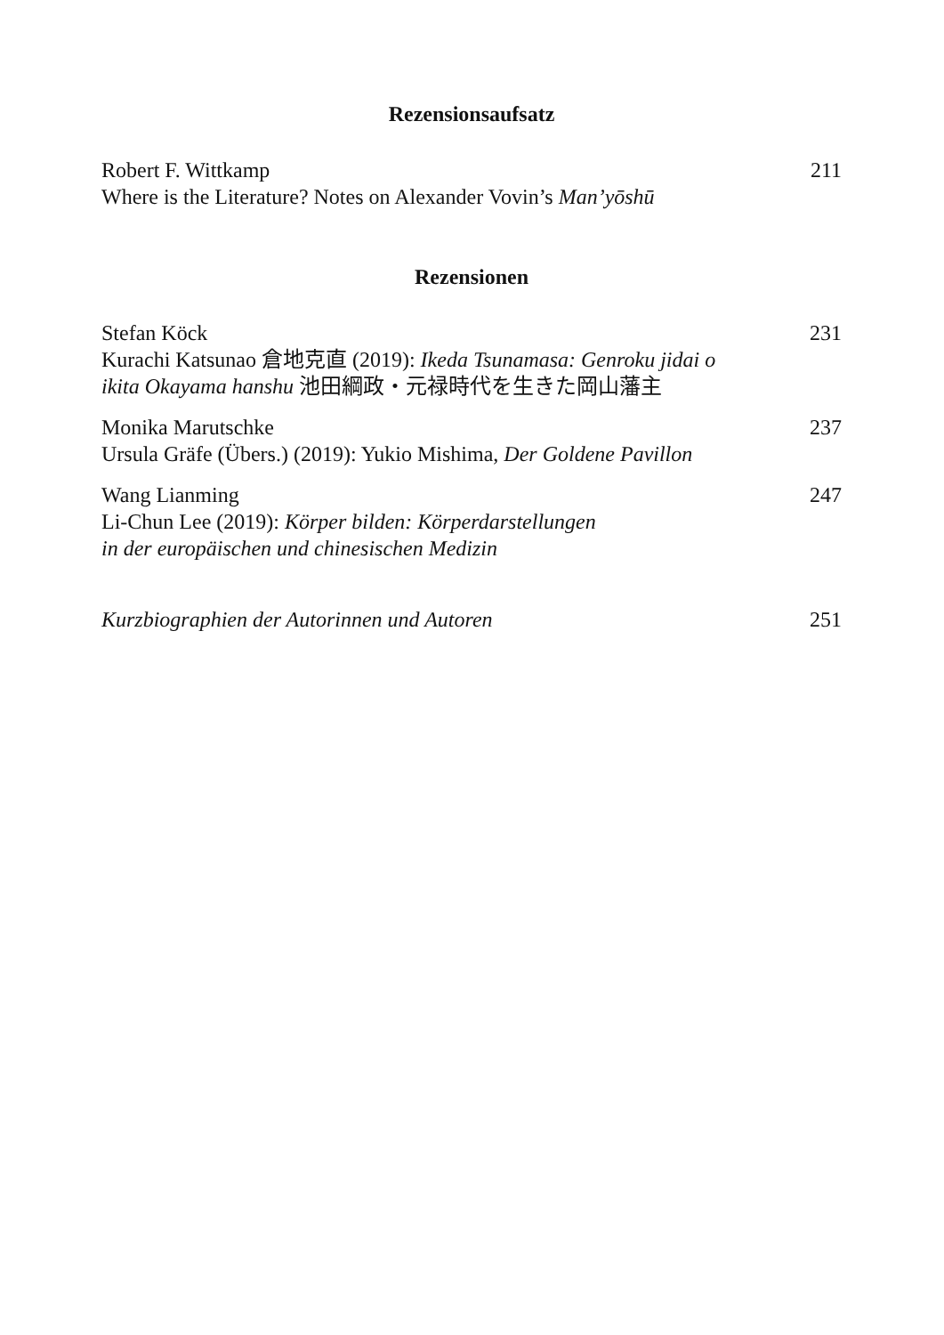Rezensionsaufsatz
Robert F. Wittkamp
Where is the Literature? Notes on Alexander Vovin’s Man’yōshū
211
Rezensionen
Stefan Köck
Kurachi Katsunao 倉地克直 (2019): Ikeda Tsunamasa: Genroku jidai o
ikita Okayama hanshu 池田綱政・元禄時代を生きた岡山藩主
231
Monika Marutschke
Ursula Gräfe (Übers.) (2019): Yukio Mishima, Der Goldene Pavillon
237
Wang Lianming
Li-Chun Lee (2019): Körper bilden: Körperdarstellungen
in der europäischen und chinesischen Medizin
247
Kurzbiographien der Autorinnen und Autoren
251